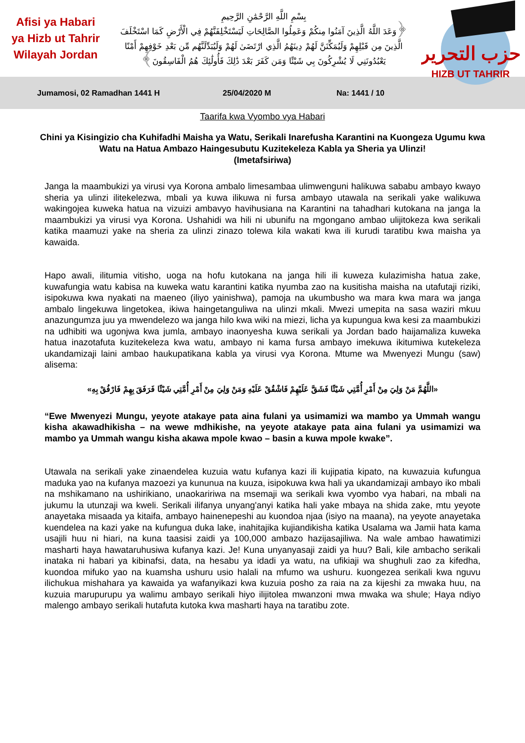Afisi ya Habari
ya Hizb ut Tahrir
Wilayah Jordan
بِسْمِ اللَّهِ الرَّحْمَٰنِ الرَّحِيمِ
﴿وَعَدَ اللَّهُ الَّذِينَ آمَنُوا مِنكُمْ وَعَمِلُوا الصَّالِحَاتِ لَيَسْتَخْلِفَنَّهُمْ فِي الْأَرْضِ كَمَا اسْتَخْلَفَ الَّذِينَ مِن قَبْلِهِمْ وَلَيُمَكِّنَنَّ لَهُمْ دِينَهُمُ الَّذِي ارْتَضَىٰ لَهُمْ وَلَيُبَدِّلَنَّهُم مِّن بَعْدِ خَوْفِهِمْ أَمْنًا يَعْبُدُونَنِي لَا يُشْرِكُونَ بِي شَيْئًا وَمَن كَفَرَ بَعْدَ ذَٰلِكَ فَأُولَٰئِكَ هُمُ الْفَاسِقُونَ﴾
حزب التحرير
HIZB UT TAHRIR
Jumamosi, 02 Ramadhan 1441 H 25/04/2020 M Na: 1441 / 10
Taarifa kwa Vyombo vya Habari
Chini ya Kisingizio cha Kuhifadhi Maisha ya Watu, Serikali Inarefusha Karantini na Kuongeza Ugumu kwa Watu na Hatua Ambazo Haingesubutu Kuzitekeleza Kabla ya Sheria ya Ulinzi!
(Imetafsiriwa)
Janga la maambukizi ya virusi vya Korona ambalo limesambaa ulimwenguni halikuwa sababu ambayo kwayo sheria ya ulinzi ilitekelezwa, mbali ya kuwa ilikuwa ni fursa ambayo utawala na serikali yake walikuwa wakingojea kuweka hatua na vizuizi ambavyo havihusiana na Karantini na tahadhari kutokana na janga la maambukizi ya virusi vya Korona. Ushahidi wa hili ni ubunifu na mgongano ambao ulijitokeza kwa serikali katika maamuzi yake na sheria za ulinzi zinazo tolewa kila wakati kwa ili kurudi taratibu kwa maisha ya kawaida.
Hapo awali, ilitumia vitisho, uoga na hofu kutokana na janga hili ili kuweza kulazimisha hatua zake, kuwafungia watu kabisa na kuweka watu karantini katika nyumba zao na kusitisha maisha na utafutaji riziki, isipokuwa kwa nyakati na maeneo (iliyo yainishwa), pamoja na ukumbusho wa mara kwa mara wa janga ambalo lingekuwa lingetokea, ikiwa haingetanguliwa na ulinzi mkali. Mwezi umepita na sasa waziri mkuu anazungumza juu ya mwendelezo wa janga hilo kwa wiki na miezi, licha ya kupungua kwa kesi za maambukizi na udhibiti wa ugonjwa kwa jumla, ambayo inaonyesha kuwa serikali ya Jordan bado haijamaliza kuweka hatua inazotafuta kuzitekeleza kwa watu, ambayo ni kama fursa ambayo imekuwa ikitumiwa kutekeleza ukandamizaji laini ambao haukupatikana kabla ya virusi vya Korona. Mtume wa Mwenyezi Mungu (saw) alisema:
«اللَّهُمَّ مَنْ وَلِيَ مِنْ أَمْرِ أُمَّتِي شَيْئًا فَشَقَّ عَلَيْهِمْ فَاشْقُقْ عَلَيْهِ وَمَنْ وَلِيَ مِنْ أَمْرِ أُمَّتِي شَيْئًا فَرَفَقَ بِهِمْ فَارْفُقْ بِهِ»
“Ewe Mwenyezi Mungu, yeyote atakaye pata aina fulani ya usimamizi wa mambo ya Ummah wangu kisha akawadhikisha – na wewe mdhikishe, na yeyote atakaye pata aina fulani ya usimamizi wa mambo ya Ummah wangu kisha akawa mpole kwao – basin a kuwa mpole kwake”.
Utawala na serikali yake zinaendelea kuzuia watu kufanya kazi ili kujipatia kipato, na kuwazuia kufungua maduka yao na kufanya mazoezi ya kununua na kuuza, isipokuwa kwa hali ya ukandamizaji ambayo iko mbali na mshikamano na ushirikiano, unaokaririwa na msemaji wa serikali kwa vyombo vya habari, na mbali na jukumu la utunzaji wa kweli. Serikali ilifanya unyang'anyi katika hali yake mbaya na shida zake, mtu yeyote anayetaka misaada ya kitaifa, ambayo hainenepeshi au kuondoa njaa (isiyo na maana), na yeyote anayetaka kuendelea na kazi yake na kufungua duka lake, inahitajika kujiandikisha katika Usalama wa Jamii hata kama usajili huu ni hiari, na kuna taasisi zaidi ya 100,000 ambazo hazijasajiliwa. Na wale ambao hawatimizi masharti haya hawataruhusiwa kufanya kazi. Je! Kuna unyanyasaji zaidi ya huu? Bali, kile ambacho serikali inataka ni habari ya kibinafsi, data, na hesabu ya idadi ya watu, na ufikiaji wa shughuli zao za kifedha, kuondoa mifuko yao na kuamsha ushuru usio halali na mfumo wa ushuru. kuongezea serikali kwa nguvu ilichukua mishahara ya kawaida ya wafanyikazi kwa kuzuia posho za raia na za kijeshi za mwaka huu, na kuzuia marupurupu ya walimu ambayo serikali hiyo ilijitolea mwanzoni mwa mwaka wa shule; Haya ndiyo malengo ambayo serikali hutafuta kutoka kwa masharti haya na taratibu zote.